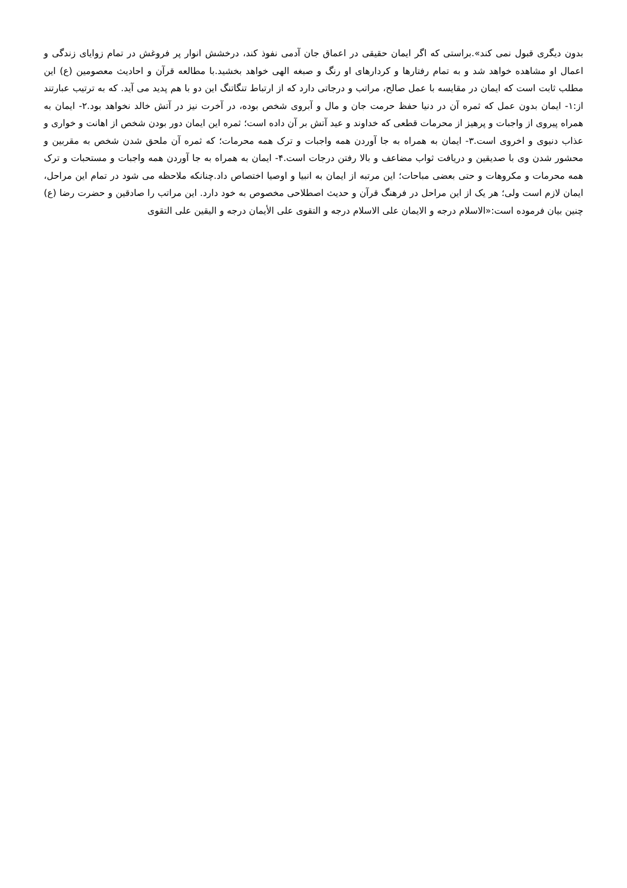بدون دیگری قبول نمی کند».براستی که اگر ایمان حقیقی در اعماق جان آدمی نفوذ کند، درخشش انوار پر فروغش در تمام زوایای زندگی و اعمال او مشاهده خواهد شد و به تمام رفتارها و کردارهای او رنگ و صبغه الهی خواهد بخشید.با مطالعه قرآن و احادیث معصومین (ع) این مطلب ثابت است که ایمان در مقایسه با عمل صالح، مراتب و درجاتی دارد که از ارتباط تنگاتنگ این دو با هم پدید می آید. که به ترتیب عبارتند از:۱- ایمان بدون عمل که ثمره آن در دنیا حفظ حرمت جان و مال و آبروی شخص بوده، در آخرت نیز در آتش خالد نخواهد بود.۲- ایمان به همراه پیروی از واجبات و پرهیز از محرمات قطعی که خداوند و عید آتش بر آن داده است؛ ثمره این ایمان دور بودن شخص از اهانت و خواری و عذاب دنیوی و اخروی است.۳- ایمان به همراه به جا آوردن همه واجبات و ترک همه محرمات؛ که ثمره آن ملحق شدن شخص به مقربین و محشور شدن وی با صدیقین و دریافت ثواب مضاعف و بالا رفتن درجات است.۴- ایمان به همراه به جا آوردن همه واجبات و مستحبات و ترک همه محرمات و مکروهات و حتی بعضی مباحات؛ این مرتبه از ایمان به انبیا و اوصیا اختصاص داد.چنانکه ملاحظه می شود در تمام این مراحل، ایمان لازم است ولی؛ هر یک از این مراحل در فرهنگ قرآن و حدیث اصطلاحی مخصوص به خود دارد. این مراتب را صادقین و حضرت رضا (ع) چنین بیان فرموده است:«الاسلام درجه و الایمان علی الاسلام درجه و التقوی علی الأیمان درجه و الیقین علی التقوی